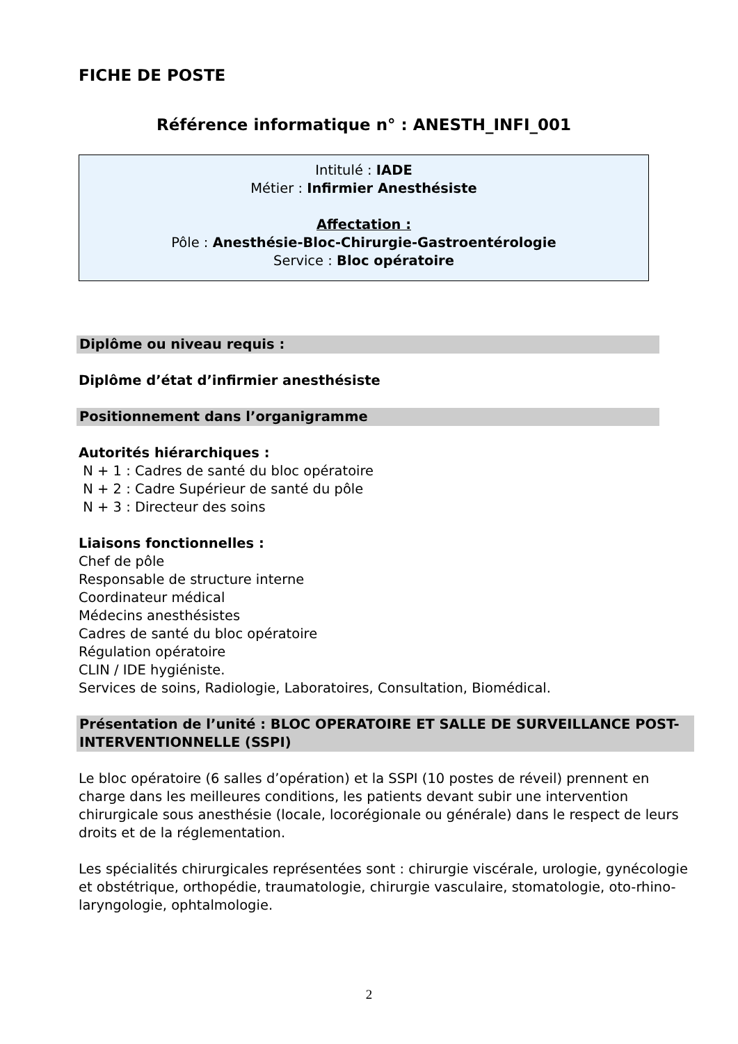FICHE DE POSTE
Référence informatique n° : ANESTH_INFI_001
Intitulé : IADE
Métier : Infirmier Anesthésiste
Affectation :
Pôle : Anesthésie-Bloc-Chirurgie-Gastroentérologie
Service : Bloc opératoire
Diplôme ou niveau requis :
Diplôme d’état d’infirmier anesthésiste
Positionnement dans l’organigramme
Autorités hiérarchiques :
N + 1 : Cadres de santé du bloc opératoire
N + 2 : Cadre Supérieur de santé du pôle
N + 3 : Directeur des soins
Liaisons fonctionnelles :
Chef de pôle
Responsable de structure interne
Coordinateur médical
Médecins anesthésistes
Cadres de santé du bloc opératoire
Régulation opératoire
CLIN / IDE hygiéniste.
Services de soins, Radiologie, Laboratoires, Consultation, Biomédical.
Présentation de l’unité : BLOC OPERATOIRE ET SALLE DE SURVEILLANCE POST-INTERVENTIONNELLE (SSPI)
Le bloc opératoire (6 salles d’opération) et la SSPI (10 postes de réveil) prennent en charge dans les meilleures conditions, les patients devant subir une intervention chirurgicale sous anesthésie (locale, locorégionale ou générale) dans le respect de leurs droits et de la réglementation.
Les spécialités chirurgicales représentées sont : chirurgie viscérale, urologie, gynécologie et obstétrique, orthopédie, traumatologie, chirurgie vasculaire, stomatologie, oto-rhino-laryngologie, ophtalmologie.
2